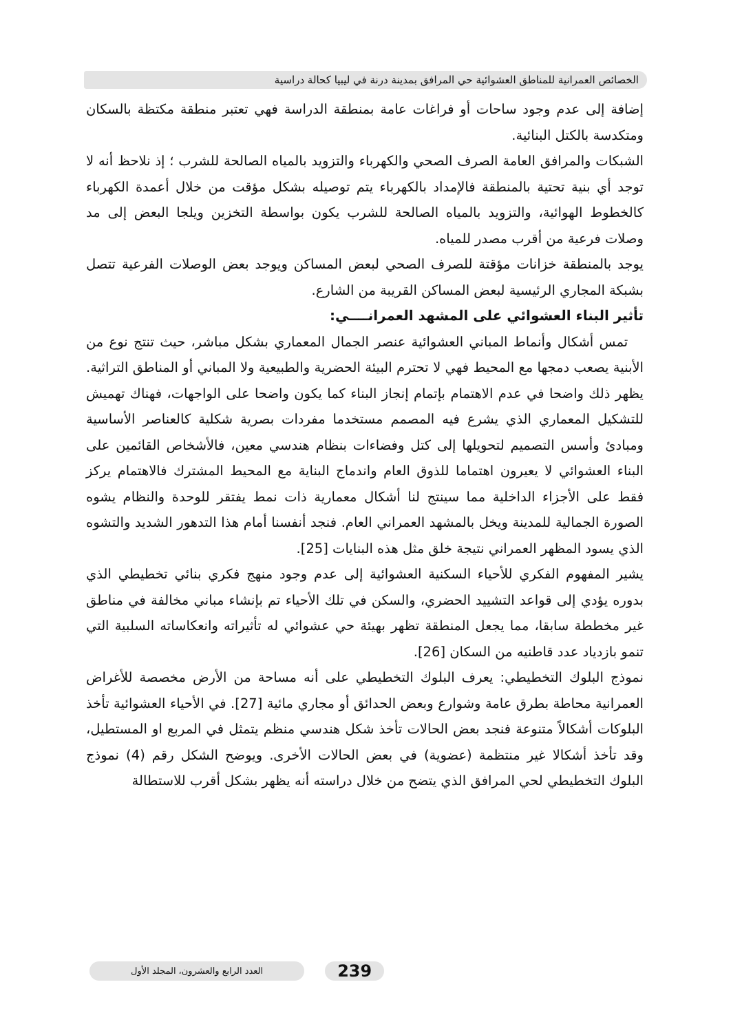الخصائص العمرانية للمناطق العشوائية حي المرافق بمدينة درنة في ليبيا كحالة دراسية
إضافة إلى عدم وجود ساحات أو فراغات عامة بمنطقة الدراسة فهي تعتبر منطقة مكتظة بالسكان ومتكدسة بالكتل البنائية.
الشبكات والمرافق العامة الصرف الصحي والكهرباء والتزويد بالمياه الصالحة للشرب ؛ إذ نلاحظ أنه لا توجد أي بنية تحتية بالمنطقة فالإمداد بالكهرباء يتم توصيله بشكل مؤقت من خلال أعمدة الكهرباء كالخطوط الهوائية، والتزويد بالمياه الصالحة للشرب يكون بواسطة التخزين ويلجا البعض إلى مد وصلات فرعية من أقرب مصدر للمياه.
يوجد بالمنطقة خزانات مؤقتة للصرف الصحي لبعض المساكن ويوجد بعض الوصلات الفرعية تتصل بشبكة المجاري الرئيسية لبعض المساكن القريبة من الشارع.
تأثير البناء العشوائي على المشهد العمرانــــي:
تمس أشكال وأنماط المباني العشوائية عنصر الجمال المعماري بشكل مباشر، حيث تنتج نوع من الأبنية يصعب دمجها مع المحيط فهي لا تحترم البيئة الحضرية والطبيعية ولا المباني أو المناطق التراثية. يظهر ذلك واضحا في عدم الاهتمام بإتمام إنجاز البناء كما يكون واضحا على الواجهات، فهناك تهميش للتشكيل المعماري الذي يشرع فيه المصمم مستخدما مفردات بصرية شكلية كالعناصر الأساسية ومبادئ وأسس التصميم لتحويلها إلى كتل وفضاءات بنظام هندسي معين، فالأشخاص القائمين على البناء العشوائي لا يعيرون اهتماما للذوق العام واندماج البناية مع المحيط المشترك فالاهتمام يركز فقط على الأجزاء الداخلية مما سينتج لنا أشكال معمارية ذات نمط يفتقر للوحدة والنظام يشوه الصورة الجمالية للمدينة ويخل بالمشهد العمراني العام. فنجد أنفسنا أمام هذا التدهور الشديد والتشوه الذي يسود المظهر العمراني نتيجة خلق مثل هذه البنايات [25].
يشير المفهوم الفكري للأحياء السكنية العشوائية إلى عدم وجود منهج فكري بنائي تخطيطي الذي بدوره يؤدي إلى قواعد التشييد الحضري، والسكن في تلك الأحياء تم بإنشاء مباني مخالفة في مناطق غير مخططة سابقا، مما يجعل المنطقة تظهر بهيئة حي عشوائي له تأثيراته وانعكاساته السلبية التي تنمو بازدياد عدد قاطنيه من السكان [26].
نموذج البلوك التخطيطي: يعرف البلوك التخطيطي على أنه مساحة من الأرض مخصصة للأغراض العمرانية محاطة بطرق عامة وشوارع وبعض الحدائق أو مجاري مائية [27]. في الأحياء العشوائية تأخذ البلوكات أشكالاً متنوعة فنجد بعض الحالات تأخذ شكل هندسي منظم يتمثل في المربع او المستطيل، وقد تأخذ أشكالا غير منتظمة (عضوية) في بعض الحالات الأخرى. ويوضح الشكل رقم (4) نموذج البلوك التخطيطي لحي المرافق الذي يتضح من خلال دراسته أنه يظهر بشكل أقرب للاستطالة
العدد الرابع والعشرون، المجلد الأول 239